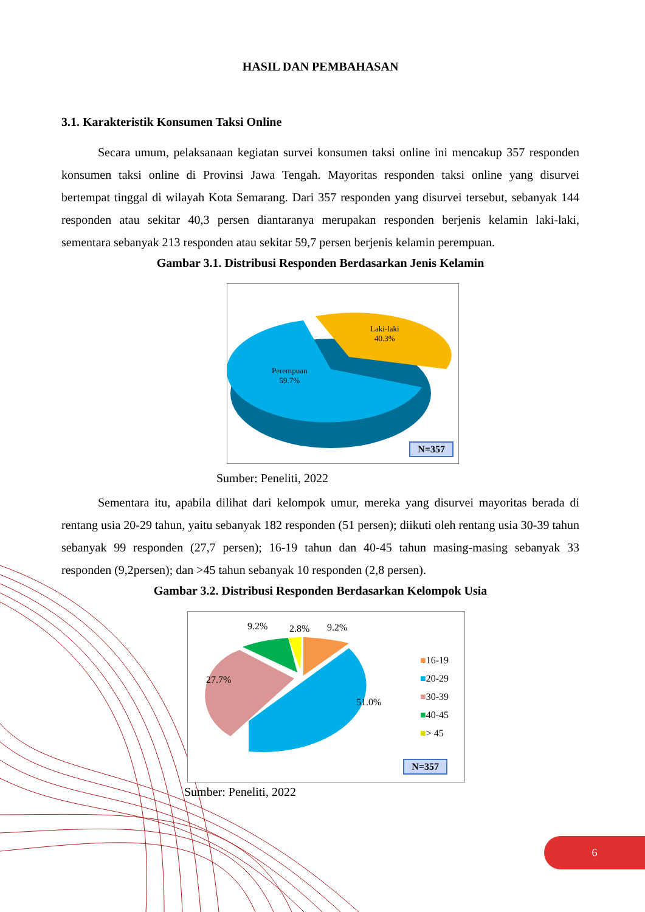HASIL DAN PEMBAHASAN
3.1. Karakteristik Konsumen Taksi Online
Secara umum, pelaksanaan kegiatan survei konsumen taksi online ini mencakup 357 responden konsumen taksi online di Provinsi Jawa Tengah. Mayoritas responden taksi online yang disurvei bertempat tinggal di wilayah Kota Semarang. Dari 357 responden yang disurvei tersebut, sebanyak 144 responden atau sekitar 40,3 persen diantaranya merupakan responden berjenis kelamin laki-laki, sementara sebanyak 213 responden atau sekitar 59,7 persen berjenis kelamin perempuan.
Gambar 3.1. Distribusi Responden Berdasarkan Jenis Kelamin
Laki-laki
40.3%
Perempuan
59.7%
N=357
Sumber: Peneliti, 2022
Sementara itu, apabila dilihat dari kelompok umur, mereka yang disurvei mayoritas berada di rentang usia 20-29 tahun, yaitu sebanyak 182 responden (51 persen); diikuti oleh rentang usia 30-39 tahun sebanyak 99 responden (27,7 persen); 16-19 tahun dan 40-45 tahun masing-masing sebanyak 33 responden (9,2persen); dan >45 tahun sebanyak 10 responden (2,8 persen).
Gambar 3.2. Distribusi Responden Berdasarkan Kelompok Usia
9.2% 2.8% 9.2%
27.7%
51.0%
■16-19
■20-29
■30-39
■40-45
■> 45
N=357
Sumber: Peneliti, 2022
6